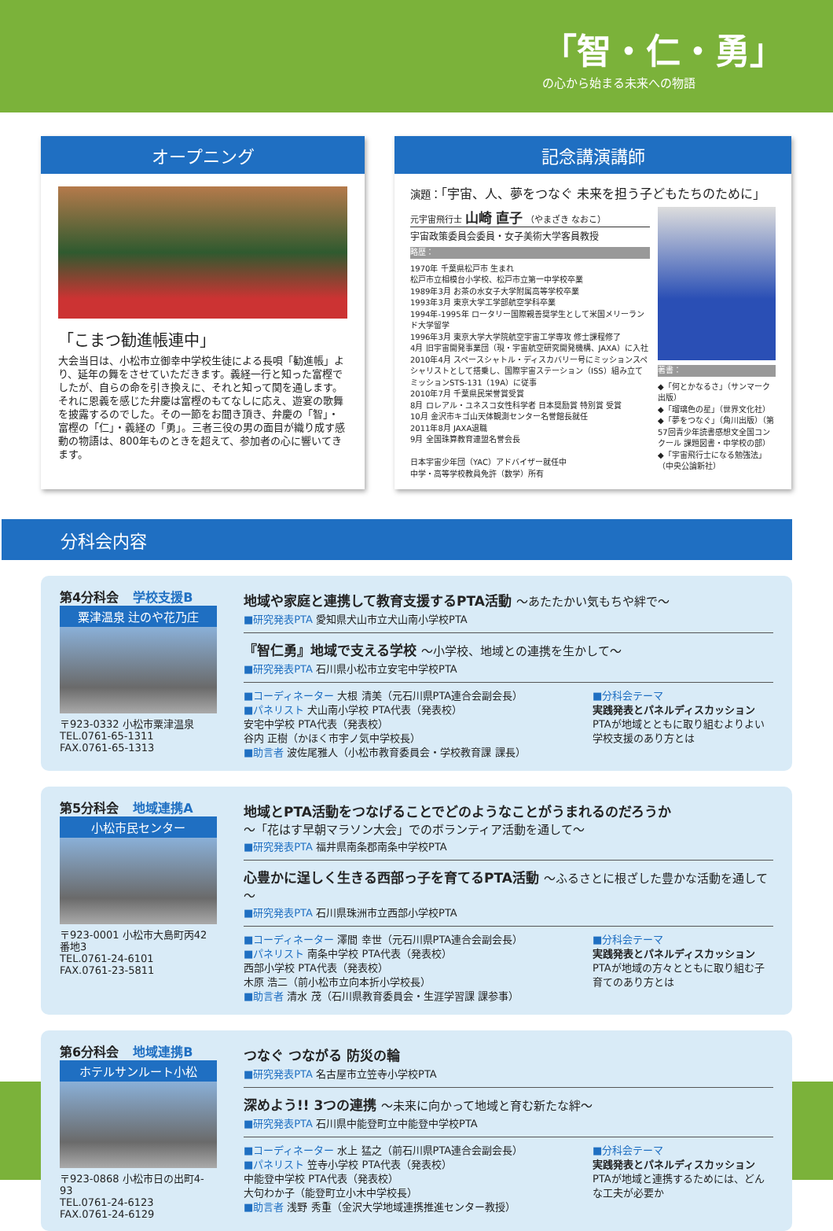「智・仁・勇」
の心から始まる未来への物語
オープニング
「こまつ勧進帳連中」
大会当日は、小松市立御幸中学校生徒による長唄「勧進帳」より、延年の舞をさせていただきます。義経一行と知った富樫でしたが、自らの命を引き換えに、それと知って関を通します。それに恩義を感じた弁慶は富樫のもてなしに応え、遊宴の歌舞を披露するのでした。その一節をお聞き頂き、弁慶の「智」・富樫の「仁」・義経の「勇」。三者三役の男の面目が織り成す感動の物語は、800年ものときを超えて、参加者の心に響いてきます。
記念講演講師
演題：「宇宙、人、夢をつなぐ 未来を担う子どもたちのために」
元宇宙飛行士 山崎 直子 （やまざき なおこ）
宇宙政策委員会委員・女子美術大学客員教授
略歴：
1970年 千葉県松戸市 生まれ
松戸市立相模台小学校、松戸市立第一中学校卒業
1989年3月 お茶の水女子大学附属高等学校卒業
1993年3月 東京大学工学部航空学科卒業
1994年-1995年 ロータリー国際親善奨学生として米国メリーランド大学留学
1996年3月 東京大学大学院航空宇宙工学専攻 修士課程修了
4月 旧宇宙開発事業団（現・宇宙航空研究開発機構、JAXA）に入社
2010年4月 スペースシャトル・ディスカバリー号にミッションスペシャリストとして搭乗し、国際宇宙ステーション（ISS）組み立てミッションSTS-131（19A）に従事
2010年7月 千葉県民栄誉賞受賞
8月 ロレアル・ユネスコ女性科学者 日本奨励賞 特別賞 受賞
10月 金沢市キゴ山天体観測センター名誉館長就任
2011年8月 JAXA退職
9月 全国珠算教育連盟名誉会長
日本宇宙少年団（YAC）アドバイザー就任中
中学・高等学校教員免許（数学）所有
著書：
◆「何とかなるさ」（サンマーク出版）
◆「瑠璃色の星」（世界文化社）
◆「夢をつなぐ」（角川出版）（第57回青少年読書感想文全国コンクール 課題図書・中学校の部）
◆「宇宙飛行士になる勉強法」（中央公論新社）
分科会内容
第4分科会 学校支援B
粟津温泉 辻のや花乃庄
〒923-0332 小松市粟津温泉
TEL.0761-65-1311
FAX.0761-65-1313
地域や家庭と連携して教育支援するPTA活動 ～あたたかい気もちや絆で～
■研究発表PTA 愛知県犬山市立犬山南小学校PTA
『智仁勇』地域で支える学校 ～小学校、地域との連携を生かして～
■研究発表PTA 石川県小松市立安宅中学校PTA
■コーディネーター 大根 清美（元石川県PTA連合会副会長）
■パネリスト 犬山南小学校 PTA代表（発表校）
安宅中学校 PTA代表（発表校）
谷内 正樹（かほく市宇ノ気中学校長）
■助言者 波佐尾雅人（小松市教育委員会・学校教育課 課長）
■分科会テーマ
実践発表とパネルディスカッション
PTAが地域とともに取り組むよりよい学校支援のあり方とは
第5分科会 地域連携A
小松市民センター
〒923-0001 小松市大島町丙42番地3
TEL.0761-24-6101
FAX.0761-23-5811
地域とPTA活動をつなげることでどのようなことがうまれるのだろうか
～「花はす早朝マラソン大会」でのボランティア活動を通して～
■研究発表PTA 福井県南条郡南条中学校PTA
心豊かに逞しく生きる西部っ子を育てるPTA活動 ～ふるさとに根ざした豊かな活動を通して～
■研究発表PTA 石川県珠洲市立西部小学校PTA
■コーディネーター 澤間 幸世（元石川県PTA連合会副会長）
■パネリスト 南条中学校 PTA代表（発表校）
西部小学校 PTA代表（発表校）
木原 浩二（前小松市立向本折小学校長）
■助言者 清水 茂（石川県教育委員会・生涯学習課 課参事）
■分科会テーマ
実践発表とパネルディスカッション
PTAが地域の方々とともに取り組む子育てのあり方とは
第6分科会 地域連携B
ホテルサンルート小松
〒923-0868 小松市日の出町4-93
TEL.0761-24-6123
FAX.0761-24-6129
つなぐ つながる 防災の輪
■研究発表PTA 名古屋市立笠寺小学校PTA
深めよう!! 3つの連携 ～未来に向かって地域と育む新たな絆～
■研究発表PTA 石川県中能登町立中能登中学校PTA
■コーディネーター 水上 猛之（前石川県PTA連合会副会長）
■パネリスト 笠寺小学校 PTA代表（発表校）
中能登中学校 PTA代表（発表校）
大句わか子（能登町立小木中学校長）
■助言者 浅野 秀重（金沢大学地域連携推進センター教授）
■分科会テーマ
実践発表とパネルディスカッション
PTAが地域と連携するためには、どんな工夫が必要か